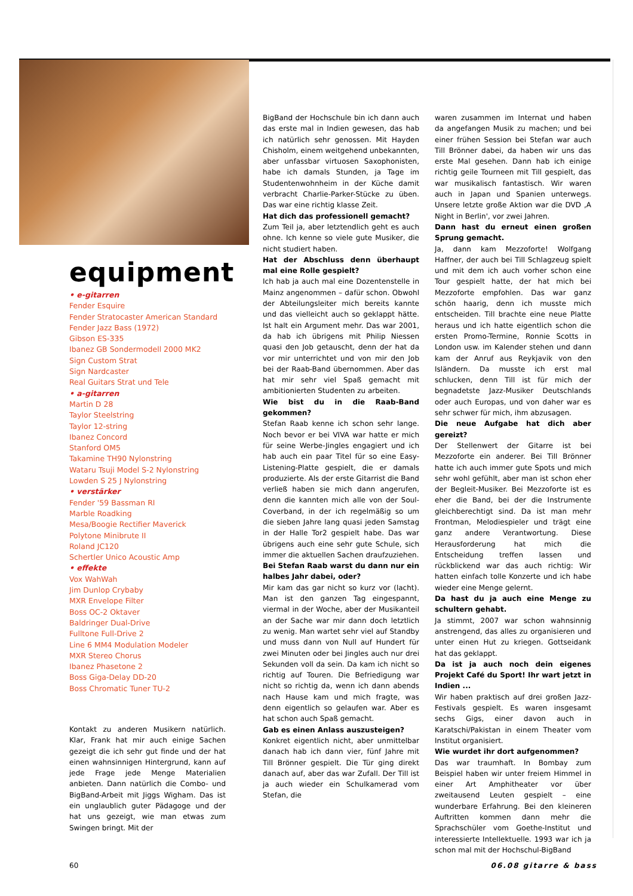equipment
• e-gitarren
Fender Esquire
Fender Stratocaster American Standard
Fender Jazz Bass (1972)
Gibson ES-335
Ibanez GB Sondermodell 2000 MK2
Sign Custom Strat
Sign Nardcaster
Real Guitars Strat und Tele
• a-gitarren
Martin D 28
Taylor Steelstring
Taylor 12-string
Ibanez Concord
Stanford OM5
Takamine TH90 Nylonstring
Wataru Tsuji Model S-2 Nylonstring
Lowden S 25 J Nylonstring
• verstärker
Fender '59 Bassman RI
Marble Roadking
Mesa/Boogie Rectifier Maverick
Polytone Minibrute II
Roland JC120
Schertler Unico Acoustic Amp
• effekte
Vox WahWah
Jim Dunlop Crybaby
MXR Envelope Filter
Boss OC-2 Oktaver
Baldringer Dual-Drive
Fulltone Full-Drive 2
Line 6 MM4 Modulation Modeler
MXR Stereo Chorus
Ibanez Phasetone 2
Boss Giga-Delay DD-20
Boss Chromatic Tuner TU-2
Kontakt zu anderen Musikern natürlich. Klar, Frank hat mir auch einige Sachen gezeigt die ich sehr gut finde und der hat einen wahnsinnigen Hintergrund, kann auf jede Frage jede Menge Materialien anbieten. Dann natürlich die Combo- und BigBand-Arbeit mit Jiggs Wigham. Das ist ein unglaublich guter Pädagoge und der hat uns gezeigt, wie man etwas zum Swingen bringt. Mit der
BigBand der Hochschule bin ich dann auch das erste mal in Indien gewesen, das hab ich natürlich sehr genossen. Mit Hayden Chisholm, einem weitgehend unbekannten, aber unfassbar virtuosen Saxophonisten, habe ich damals Stunden, ja Tage im Studentenwohnheim in der Küche damit verbracht Charlie-Parker-Stücke zu üben. Das war eine richtig klasse Zeit.
Hat dich das professionell gemacht?
Zum Teil ja, aber letztendlich geht es auch ohne. Ich kenne so viele gute Musiker, die nicht studiert haben.
Hat der Abschluss denn überhaupt mal eine Rolle gespielt?
Ich hab ja auch mal eine Dozentenstelle in Mainz angenommen – dafür schon. Obwohl der Abteilungsleiter mich bereits kannte und das vielleicht auch so geklappt hätte. Ist halt ein Argument mehr. Das war 2001, da hab ich übrigens mit Philip Niessen quasi den Job getauscht, denn der hat da vor mir unterrichtet und von mir den Job bei der Raab-Band übernommen. Aber das hat mir sehr viel Spaß gemacht mit ambitionierten Studenten zu arbeiten.
Wie bist du in die Raab-Band gekommen?
Stefan Raab kenne ich schon sehr lange. Noch bevor er bei VIVA war hatte er mich für seine Werbe-Jingles engagiert und ich hab auch ein paar Titel für so eine Easy-Listening-Platte gespielt, die er damals produzierte. Als der erste Gitarrist die Band verließ haben sie mich dann angerufen, denn die kannten mich alle von der Soul-Coverband, in der ich regelmäßig so um die sieben Jahre lang quasi jeden Samstag in der Halle Tor2 gespielt habe. Das war übrigens auch eine sehr gute Schule, sich immer die aktuellen Sachen draufzuziehen.
Bei Stefan Raab warst du dann nur ein halbes Jahr dabei, oder?
Mir kam das gar nicht so kurz vor (lacht). Man ist den ganzen Tag eingespannt, viermal in der Woche, aber der Musikanteil an der Sache war mir dann doch letztlich zu wenig. Man wartet sehr viel auf Standby und muss dann von Null auf Hundert für zwei Minuten oder bei Jingles auch nur drei Sekunden voll da sein. Da kam ich nicht so richtig auf Touren. Die Befriedigung war nicht so richtig da, wenn ich dann abends nach Hause kam und mich fragte, was denn eigentlich so gelaufen war. Aber es hat schon auch Spaß gemacht.
Gab es einen Anlass auszusteigen?
Konkret eigentlich nicht, aber unmittelbar danach hab ich dann vier, fünf Jahre mit Till Brönner gespielt. Die Tür ging direkt danach auf, aber das war Zufall. Der Till ist ja auch wieder ein Schulkamerad vom Stefan, die
waren zusammen im Internat und haben da angefangen Musik zu machen; und bei einer frühen Session bei Stefan war auch Till Brönner dabei, da haben wir uns das erste Mal gesehen. Dann hab ich einige richtig geile Tourneen mit Till gespielt, das war musikalisch fantastisch. Wir waren auch in Japan und Spanien unterwegs. Unsere letzte große Aktion war die DVD ‚A Night in Berlin', vor zwei Jahren.
Dann hast du erneut einen großen Sprung gemacht.
Ja, dann kam Mezzoforte! Wolfgang Haffner, der auch bei Till Schlagzeug spielt und mit dem ich auch vorher schon eine Tour gespielt hatte, der hat mich bei Mezzoforte empfohlen. Das war ganz schön haarig, denn ich musste mich entscheiden. Till brachte eine neue Platte heraus und ich hatte eigentlich schon die ersten Promo-Termine, Ronnie Scotts in London usw. im Kalender stehen und dann kam der Anruf aus Reykjavik von den Isländern. Da musste ich erst mal schlucken, denn Till ist für mich der begnadetste Jazz-Musiker Deutschlands oder auch Europas, und von daher war es sehr schwer für mich, ihm abzusagen.
Die neue Aufgabe hat dich aber gereizt?
Der Stellenwert der Gitarre ist bei Mezzoforte ein anderer. Bei Till Brönner hatte ich auch immer gute Spots und mich sehr wohl gefühlt, aber man ist schon eher der Begleit-Musiker. Bei Mezzoforte ist es eher die Band, bei der die Instrumente gleichberechtigt sind. Da ist man mehr Frontman, Melodiespieler und trägt eine ganz andere Verantwortung. Diese Herausforderung hat mich die Entscheidung treffen lassen und rückblickend war das auch richtig: Wir hatten einfach tolle Konzerte und ich habe wieder eine Menge gelernt.
Da hast du ja auch eine Menge zu schultern gehabt.
Ja stimmt, 2007 war schon wahnsinnig anstrengend, das alles zu organisieren und unter einen Hut zu kriegen. Gottseidank hat das geklappt.
Da ist ja auch noch dein eigenes Projekt Café du Sport! Ihr wart jetzt in Indien ...
Wir haben praktisch auf drei großen Jazz-Festivals gespielt. Es waren insgesamt sechs Gigs, einer davon auch in Karatschi/Pakistan in einem Theater vom Institut organisiert.
Wie wurdet ihr dort aufgenommen?
Das war traumhaft. In Bombay zum Beispiel haben wir unter freiem Himmel in einer Art Amphitheater vor über zweitausend Leuten gespielt – eine wunderbare Erfahrung. Bei den kleineren Auftritten kommen dann mehr die Sprachschüler vom Goethe-Institut und interessierte Intellektuelle. 1993 war ich ja schon mal mit der Hochschul-BigBand
60 06.08 gitarre & bass